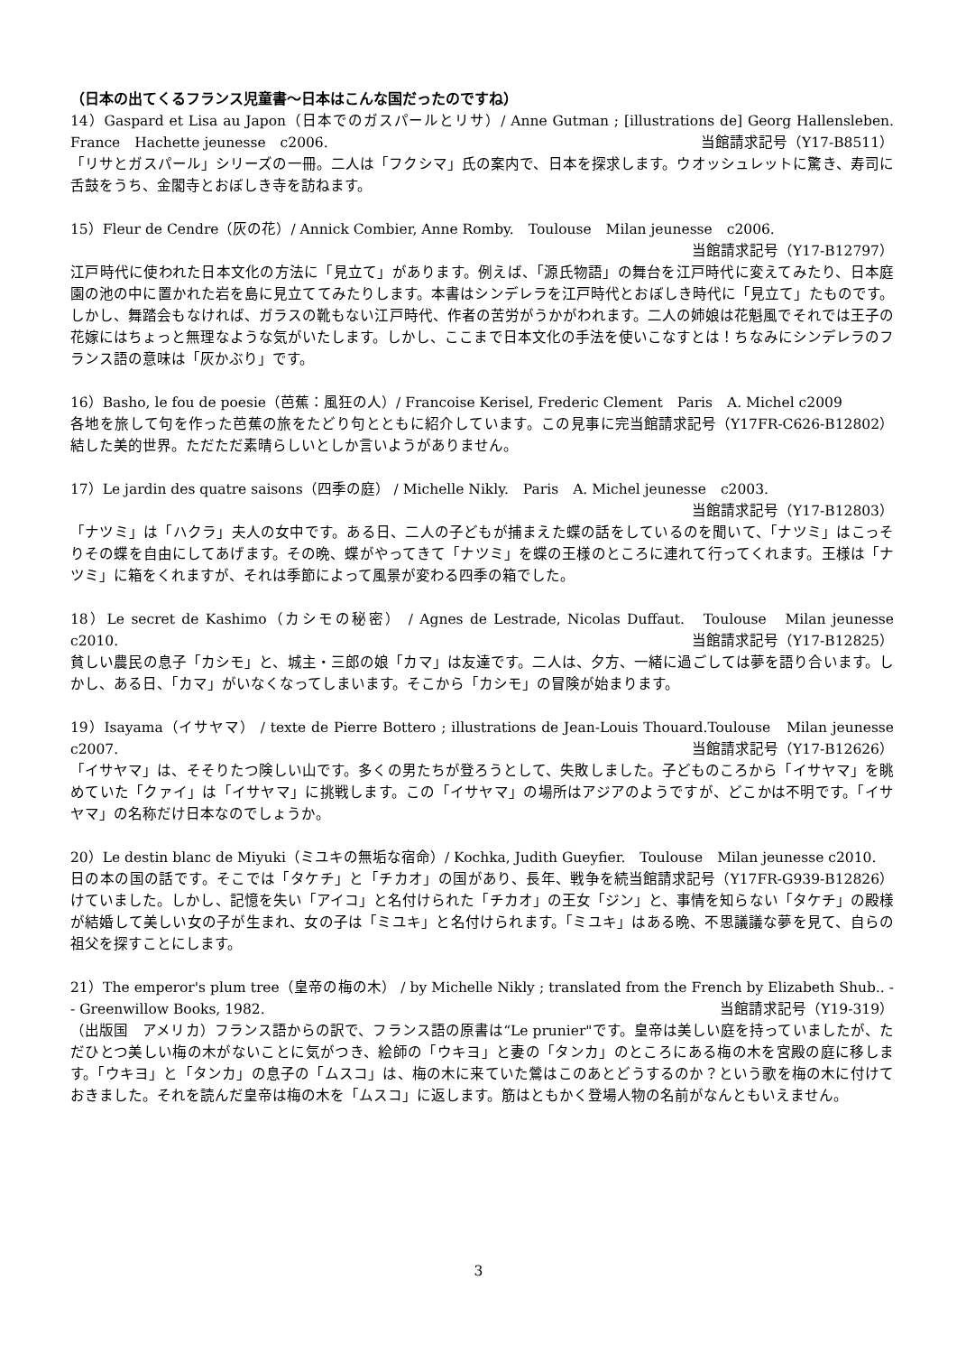（日本の出てくるフランス児童書～日本はこんな国だったのですね）
14）Gaspard et Lisa au Japon（日本でのガスパールとリサ）/ Anne Gutman ; [illustrations de] Georg Hallensleben. France　Hachette jeunesse　c2006. 当館請求記号（Y17-B8511）
「リサとガスパール」シリーズの一冊。二人は「フクシマ」氏の案内で、日本を探求します。ウオッシュレットに驚き、寿司に舌鼓をうち、金閣寺とおぼしき寺を訪ねます。
15）Fleur de Cendre（灰の花）/ Annick Combier, Anne Romby.　Toulouse　Milan jeunesse　c2006.
当館請求記号（Y17-B12797）
江戸時代に使われた日本文化の方法に「見立て」があります。例えば、「源氏物語」の舞台を江戸時代に変えてみたり、日本庭園の池の中に置かれた岩を島に見立ててみたりします。本書はシンデレラを江戸時代とおぼしき時代に「見立て」たものです。しかし、舞踏会もなければ、ガラスの靴もない江戸時代、作者の苦労がうかがわれます。二人の姉娘は花魁風でそれでは王子の花嫁にはちょっと無理なような気がいたします。しかし、ここまで日本文化の手法を使いこなすとは！ちなみにシンデレラのフランス語の意味は「灰かぶり」です。
16）Basho, le fou de poesie（芭蕉：風狂の人）/ Francoise Kerisel, Frederic Clement　Paris　A. Michel c2009 当館請求記号（Y17FR-C626-B12802）
各地を旅して句を作った芭蕉の旅をたどり句とともに紹介しています。この見事に完結した美的世界。ただただ素晴らしいとしか言いようがありません。
17）Le jardin des quatre saisons（四季の庭） / Michelle Nikly.　Paris　A. Michel jeunesse　c2003.
当館請求記号（Y17-B12803）
「ナツミ」は「ハクラ」夫人の女中です。ある日、二人の子どもが捕まえた蝶の話をしているのを聞いて、「ナツミ」はこっそりその蝶を自由にしてあげます。その晩、蝶がやってきて「ナツミ」を蝶の王様のところに連れて行ってくれます。王様は「ナツミ」に箱をくれますが、それは季節によって風景が変わる四季の箱でした。
18）Le secret de Kashimo（カシモの秘密） / Agnes de Lestrade, Nicolas Duffaut.　Toulouse　Milan jeunesse　c2010. 当館請求記号（Y17-B12825）
貧しい農民の息子「カシモ」と、城主・三郎の娘「カマ」は友達です。二人は、夕方、一緒に過ごしては夢を語り合います。しかし、ある日、「カマ」がいなくなってしまいます。そこから「カシモ」の冒険が始まります。
19）Isayama（イサヤマ） / texte de Pierre Bottero ; illustrations de Jean-Louis Thouard.Toulouse　Milan jeunesse　c2007. 当館請求記号（Y17-B12626）
「イサヤマ」は、そそりたつ険しい山です。多くの男たちが登ろうとして、失敗しました。子どものころから「イサヤマ」を眺めていた「クァイ」は「イサヤマ」に挑戦します。この「イサヤマ」の場所はアジアのようですが、どこかは不明です。「イサヤマ」の名称だけ日本なのでしょうか。
20）Le destin blanc de Miyuki（ミユキの無垢な宿命）/ Kochka, Judith Gueyfier.　Toulouse　Milan jeunesse c2010. 当館請求記号（Y17FR-G939-B12826）
日の本の国の話です。そこでは「タケチ」と「チカオ」の国があり、長年、戦争を続けていました。しかし、記憶を失い「アイコ」と名付けられた「チカオ」の王女「ジン」と、事情を知らない「タケチ」の殿様が結婚して美しい女の子が生まれ、女の子は「ミユキ」と名付けられます。「ミユキ」はある晩、不思議議な夢を見て、自らの祖父を探すことにします。
21）The emperor's plum tree（皇帝の梅の木） / by Michelle Nikly ; translated from the French by Elizabeth Shub.. -- Greenwillow Books, 1982. 当館請求記号（Y19-319）
（出版国　アメリカ）フランス語からの訳で、フランス語の原書は“Le prunier"です。皇帝は美しい庭を持っていましたが、ただひとつ美しい梅の木がないことに気がつき、絵師の「ウキヨ」と妻の「タンカ」のところにある梅の木を宮殿の庭に移します。「ウキヨ」と「タンカ」の息子の「ムスコ」は、梅の木に来ていた鶯はこのあとどうするのか？という歌を梅の木に付けておきました。それを読んだ皇帝は梅の木を「ムスコ」に返します。筋はともかく登場人物の名前がなんともいえません。
3